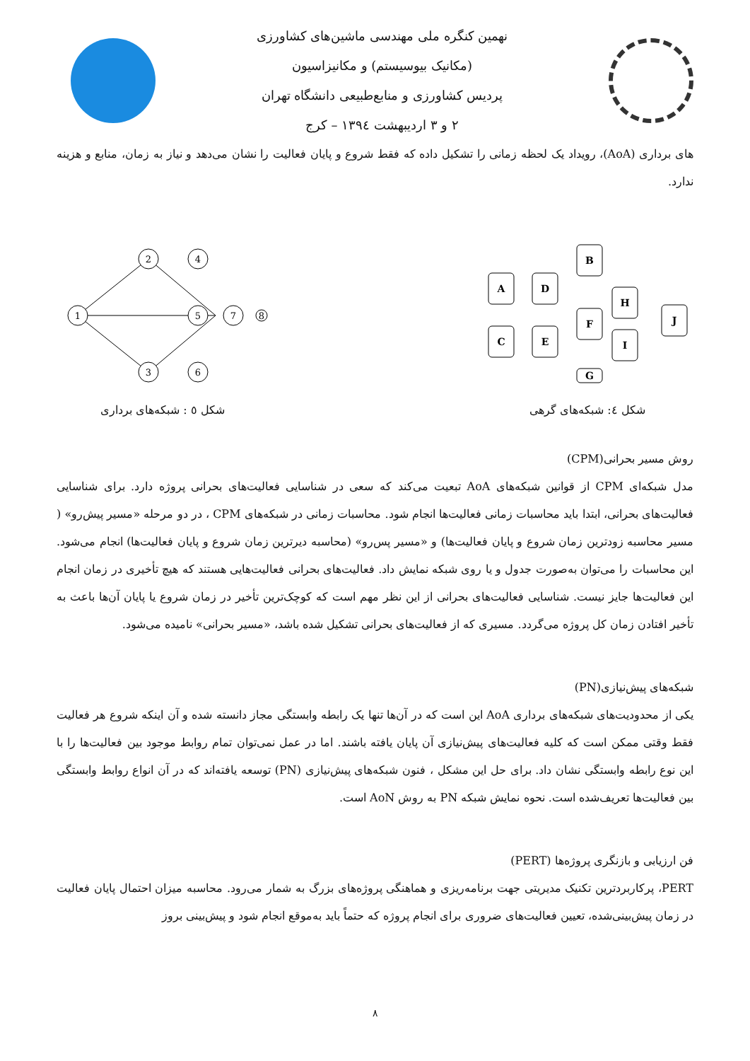نهمین کنگره ملی مهندسی ماشین‌های کشاورزی
(مکانیک بیوسیستم) و مکانیزاسیون
پردیس کشاورزی و منابع‌طبیعی دانشگاه تهران
۲ و ۳ اردیبهشت ۱۳۹٤ – کرج
های برداری (AoA)، رویداد یک لحظه زمانی را تشکیل داده که فقط شروع و پایان فعالیت را نشان می‌دهد و نیاز به زمان، منابع و هزینه ندارد.
A
D
B
H
C
E
I
F
G
J
شکل ٤: شبکه‌های گرهی
1
2
4
5
3
6
7
8
شکل ٥ : شبکه‌های برداری
روش مسیر بحرانی(CPM)
مدل شبکه‌ای CPM از قوانین شبکه‌های AoA تبعیت می‌کند که سعی در شناسایی فعالیت‌های بحرانی پروژه دارد. برای شناسایی فعالیت‌های بحرانی، ابتدا باید محاسبات زمانی فعالیت‌ها انجام شود. محاسبات زمانی در شبکه‌های CPM ، در دو مرحله «مسیر پیش‌رو» ( مسیر محاسبه زودترین زمان شروع و پایان فعالیت‌ها) و «مسیر پس‌رو» (محاسبه دیرترین زمان شروع و پایان فعالیت‌ها) انجام می‌شود. این محاسبات را می‌توان به‌صورت جدول و یا روی شبکه نمایش داد. فعالیت‌های بحرانی فعالیت‌هایی هستند که هیچ تأخیری در زمان انجام این فعالیت‌ها جایز نیست. شناسایی فعالیت‌های بحرانی از این نظر مهم است که کوچک‌ترین تأخیر در زمان شروع یا پایان آن‌ها باعث به تأخیر افتادن زمان کل پروژه می‌گردد. مسیری که از فعالیت‌های بحرانی تشکیل شده باشد، «مسیر بحرانی» نامیده می‌شود.
شبکه‌های پیش‌نیازی(PN)
یکی از محدودیت‌های شبکه‌های برداری AoA این است که در آن‌ها تنها یک رابطه وابستگی مجاز دانسته شده و آن اینکه شروع هر فعالیت فقط وقتی ممکن است که کلیه فعالیت‌های پیش‌نیازی آن پایان یافته باشند. اما در عمل نمی‌توان تمام روابط موجود بین فعالیت‌ها را با این نوع رابطه وابستگی نشان داد. برای حل این مشکل ، فنون شبکه‌های پیش‌نیازی (PN) توسعه یافته‌اند که در آن انواع روابط وابستگی بین فعالیت‌ها تعریف‌شده است. نحوه نمایش شبکه PN به روش AoN است.
فن ارزیابی و بازنگری پروژه‌ها (PERT)
PERT، پرکاربردترین تکنیک مدیریتی جهت برنامه‌ریزی و هماهنگی پروژه‌های بزرگ به شمار می‌رود. محاسبه میزان احتمال پایان فعالیت در زمان پیش‌بینی‌شده، تعیین فعالیت‌های ضروری برای انجام پروژه که حتماً باید به‌موقع انجام شود و پیش‌بینی بروز
۸